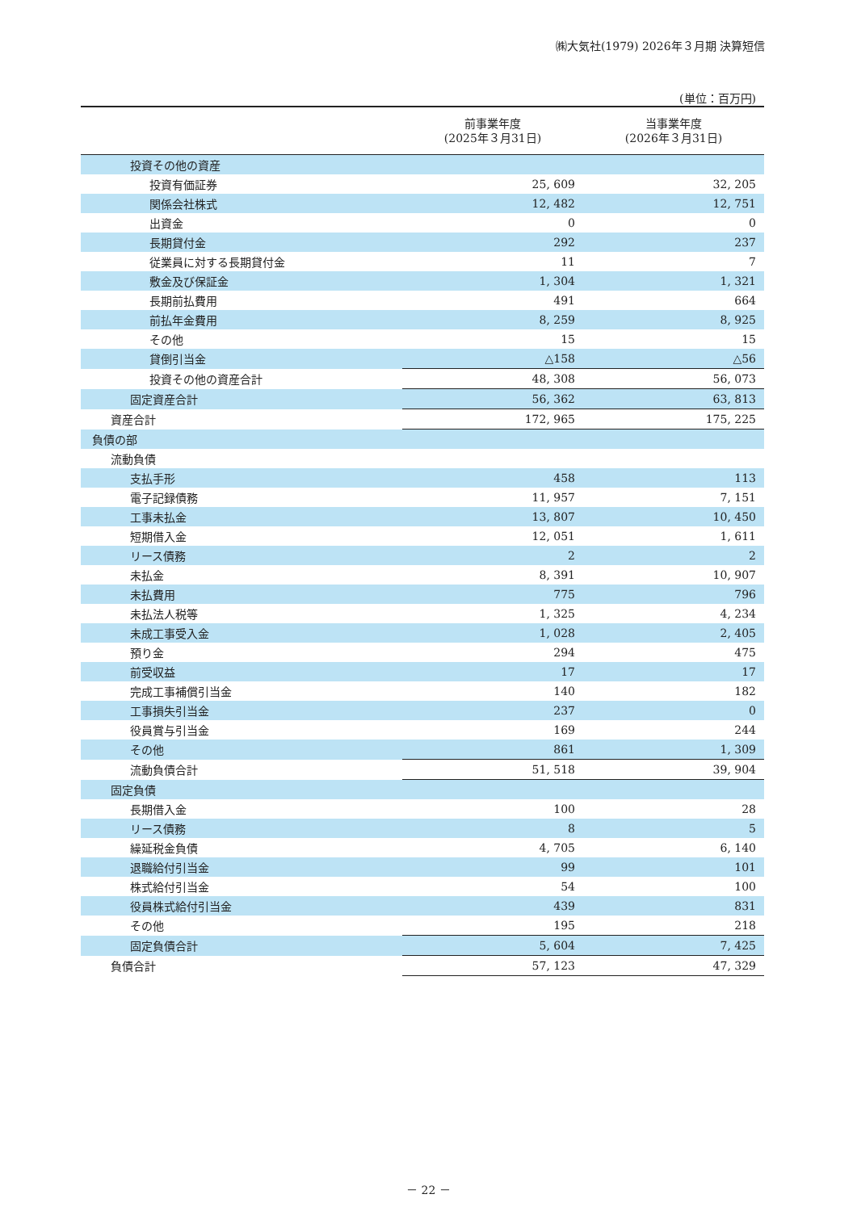㈱大気社(1979) 2026年３月期 決算短信
(単位：百万円)
| | 前事業年度 (2025年３月31日) | 当事業年度 (2026年３月31日) |
| --- | --- | --- |
| 投資その他の資産 | | |
| 投資有価証券 | 25, 609 | 32, 205 |
| 関係会社株式 | 12, 482 | 12, 751 |
| 出資金 | 0 | 0 |
| 長期貸付金 | 292 | 237 |
| 従業員に対する長期貸付金 | 11 | 7 |
| 敷金及び保証金 | 1, 304 | 1, 321 |
| 長期前払費用 | 491 | 664 |
| 前払年金費用 | 8, 259 | 8, 925 |
| その他 | 15 | 15 |
| 貸倒引当金 | △158 | △56 |
| 投資その他の資産合計 | 48, 308 | 56, 073 |
| 固定資産合計 | 56, 362 | 63, 813 |
| 資産合計 | 172, 965 | 175, 225 |
| 負債の部 | | |
| 流動負債 | | |
| 支払手形 | 458 | 113 |
| 電子記録債務 | 11, 957 | 7, 151 |
| 工事未払金 | 13, 807 | 10, 450 |
| 短期借入金 | 12, 051 | 1, 611 |
| リース債務 | 2 | 2 |
| 未払金 | 8, 391 | 10, 907 |
| 未払費用 | 775 | 796 |
| 未払法人税等 | 1, 325 | 4, 234 |
| 未成工事受入金 | 1, 028 | 2, 405 |
| 預り金 | 294 | 475 |
| 前受収益 | 17 | 17 |
| 完成工事補償引当金 | 140 | 182 |
| 工事損失引当金 | 237 | 0 |
| 役員賞与引当金 | 169 | 244 |
| その他 | 861 | 1, 309 |
| 流動負債合計 | 51, 518 | 39, 904 |
| 固定負債 | | |
| 長期借入金 | 100 | 28 |
| リース債務 | 8 | 5 |
| 繰延税金負債 | 4, 705 | 6, 140 |
| 退職給付引当金 | 99 | 101 |
| 株式給付引当金 | 54 | 100 |
| 役員株式給付引当金 | 439 | 831 |
| その他 | 195 | 218 |
| 固定負債合計 | 5, 604 | 7, 425 |
| 負債合計 | 57, 123 | 47, 329 |
－ 22 －